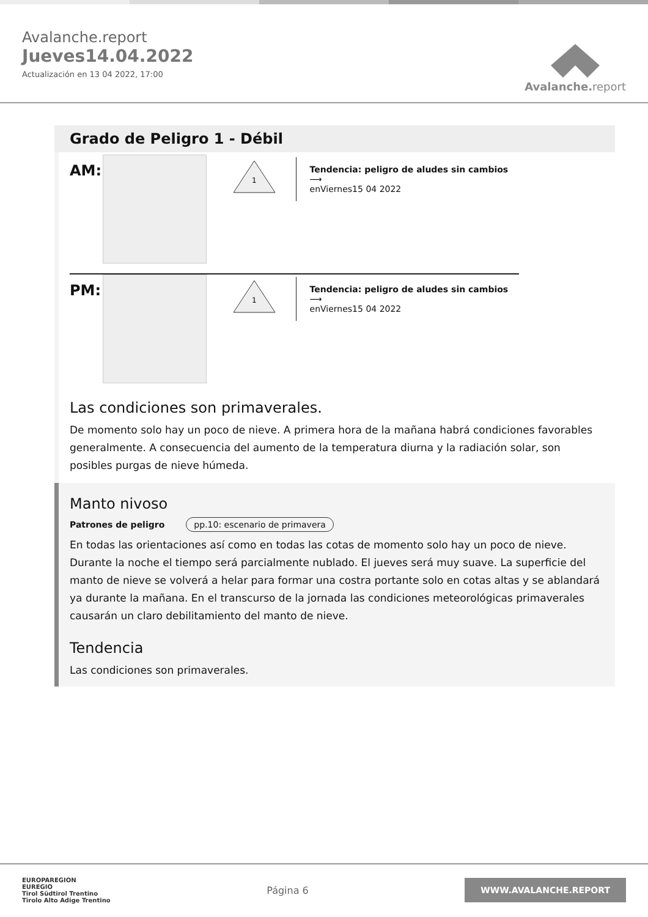Avalanche.report
Jueves14.04.2022
Actualización en 13 04 2022, 17:00
Avalanche. report
Grado de Peligro 1 - Débil
AM:
1
Tendencia: peligro de aludes sin cambios ⟶
enViernes15 04 2022
PM:
1
Tendencia: peligro de aludes sin cambios ⟶
enViernes15 04 2022
Las condiciones son primaverales.
De momento solo hay un poco de nieve. A primera hora de la mañana habrá condiciones favorables generalmente. A consecuencia del aumento de la temperatura diurna y la radiación solar, son posibles purgas de nieve húmeda.
Manto nivoso
Patrones de peligro pp.10: escenario de primavera
En todas las orientaciones así como en todas las cotas de momento solo hay un poco de nieve.
Durante la noche el tiempo será parcialmente nublado. El jueves será muy suave. La superficie del manto de nieve se volverá a helar para formar una costra portante solo en cotas altas y se ablandará ya durante la mañana. En el transcurso de la jornada las condiciones meteorológicas primaverales causarán un claro debilitamiento del manto de nieve.
Tendencia
Las condiciones son primaverales.
EUROPAREGION
EUREGIO
Tirol Südtirol Trentino
Tirolo Alto Adige Trentino
Página 6
WWW.AVALANCHE.REPORT